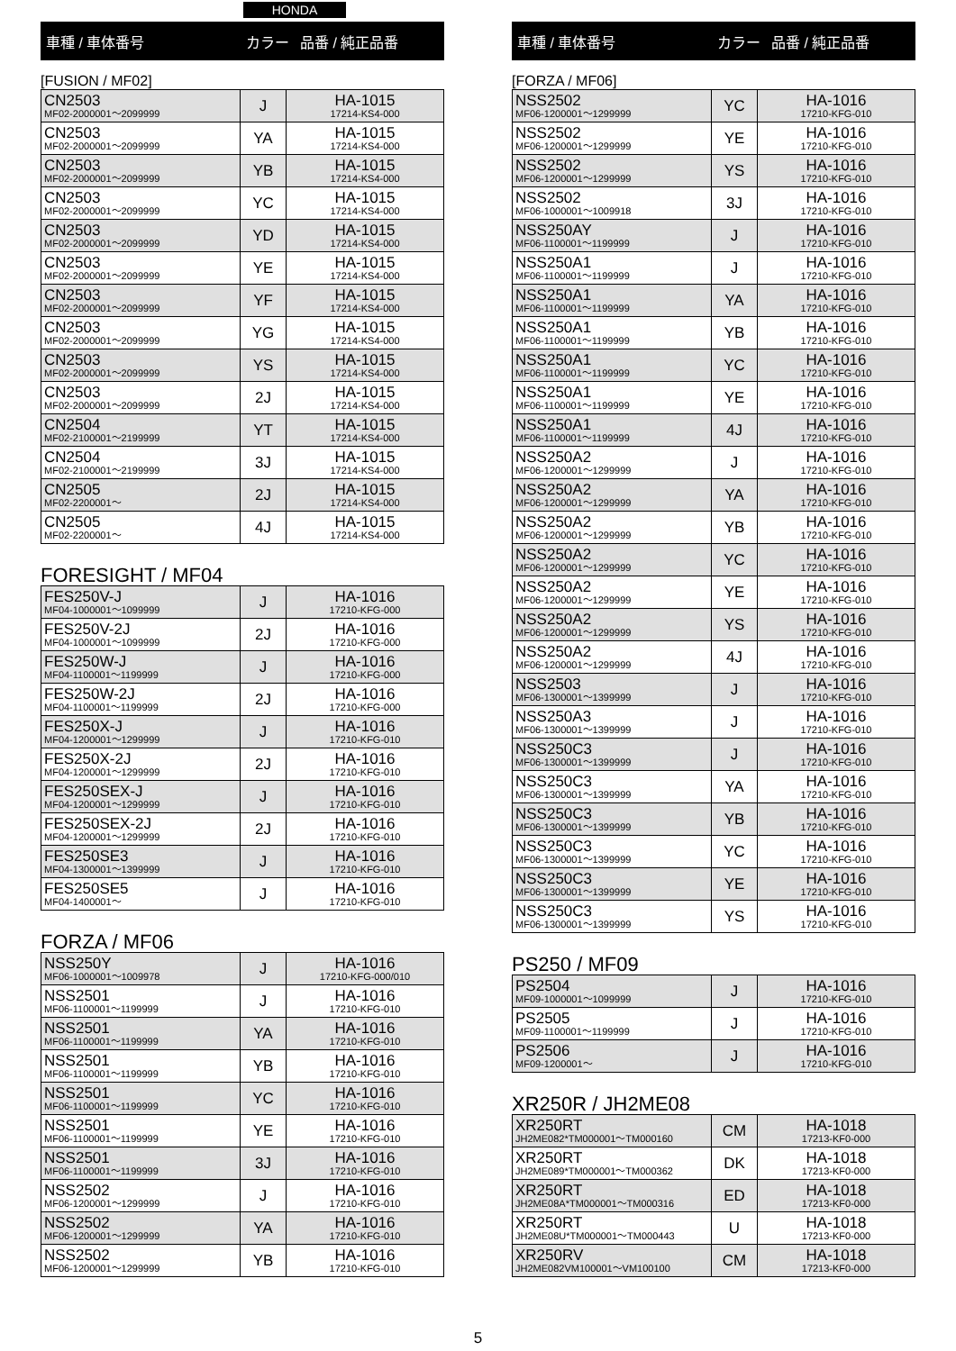HONDA
車種 / 車体番号 カラー 品番 / 純正品番
[FUSION / MF02]
| CN2503 MF02-2000001～2099999 | J | HA-1015 17214-KS4-000 |
| CN2503 MF02-2000001～2099999 | YA | HA-1015 17214-KS4-000 |
| CN2503 MF02-2000001～2099999 | YB | HA-1015 17214-KS4-000 |
| CN2503 MF02-2000001～2099999 | YC | HA-1015 17214-KS4-000 |
| CN2503 MF02-2000001～2099999 | YD | HA-1015 17214-KS4-000 |
| CN2503 MF02-2000001～2099999 | YE | HA-1015 17214-KS4-000 |
| CN2503 MF02-2000001～2099999 | YF | HA-1015 17214-KS4-000 |
| CN2503 MF02-2000001～2099999 | YG | HA-1015 17214-KS4-000 |
| CN2503 MF02-2000001～2099999 | YS | HA-1015 17214-KS4-000 |
| CN2503 MF02-2000001～2099999 | 2J | HA-1015 17214-KS4-000 |
| CN2504 MF02-2100001～2199999 | YT | HA-1015 17214-KS4-000 |
| CN2504 MF02-2100001～2199999 | 3J | HA-1015 17214-KS4-000 |
| CN2505 MF02-2200001～ | 2J | HA-1015 17214-KS4-000 |
| CN2505 MF02-2200001～ | 4J | HA-1015 17214-KS4-000 |
FORESIGHT / MF04
| FES250V-J MF04-1000001～1099999 | J | HA-1016 17210-KFG-000 |
| FES250V-2J MF04-1000001～1099999 | 2J | HA-1016 17210-KFG-000 |
| FES250W-J MF04-1100001～1199999 | J | HA-1016 17210-KFG-000 |
| FES250W-2J MF04-1100001～1199999 | 2J | HA-1016 17210-KFG-000 |
| FES250X-J MF04-1200001～1299999 | J | HA-1016 17210-KFG-010 |
| FES250X-2J MF04-1200001～1299999 | 2J | HA-1016 17210-KFG-010 |
| FES250SEX-J MF04-1200001～1299999 | J | HA-1016 17210-KFG-010 |
| FES250SEX-2J MF04-1200001～1299999 | 2J | HA-1016 17210-KFG-010 |
| FES250SE3 MF04-1300001～1399999 | J | HA-1016 17210-KFG-010 |
| FES250SE5 MF04-1400001～ | J | HA-1016 17210-KFG-010 |
FORZA / MF06
| NSS250Y MF06-1000001～1009978 | J | HA-1016 17210-KFG-000/010 |
| NSS2501 MF06-1100001～1199999 | J | HA-1016 17210-KFG-010 |
| NSS2501 MF06-1100001～1199999 | YA | HA-1016 17210-KFG-010 |
| NSS2501 MF06-1100001～1199999 | YB | HA-1016 17210-KFG-010 |
| NSS2501 MF06-1100001～1199999 | YC | HA-1016 17210-KFG-010 |
| NSS2501 MF06-1100001～1199999 | YE | HA-1016 17210-KFG-010 |
| NSS2501 MF06-1100001～1199999 | 3J | HA-1016 17210-KFG-010 |
| NSS2502 MF06-1200001～1299999 | J | HA-1016 17210-KFG-010 |
| NSS2502 MF06-1200001～1299999 | YA | HA-1016 17210-KFG-010 |
| NSS2502 MF06-1200001～1299999 | YB | HA-1016 17210-KFG-010 |
車種 / 車体番号 カラー 品番 / 純正品番
[FORZA / MF06]
| NSS2502 MF06-1200001～1299999 | YC | HA-1016 17210-KFG-010 |
| NSS2502 MF06-1200001～1299999 | YE | HA-1016 17210-KFG-010 |
| NSS2502 MF06-1200001～1299999 | YS | HA-1016 17210-KFG-010 |
| NSS2502 MF06-1000001～1009918 | 3J | HA-1016 17210-KFG-010 |
| NSS250AY MF06-1100001～1199999 | J | HA-1016 17210-KFG-010 |
| NSS250A1 MF06-1100001～1199999 | J | HA-1016 17210-KFG-010 |
| NSS250A1 MF06-1100001～1199999 | YA | HA-1016 17210-KFG-010 |
| NSS250A1 MF06-1100001～1199999 | YB | HA-1016 17210-KFG-010 |
| NSS250A1 MF06-1100001～1199999 | YC | HA-1016 17210-KFG-010 |
| NSS250A1 MF06-1100001～1199999 | YE | HA-1016 17210-KFG-010 |
| NSS250A1 MF06-1100001～1199999 | 4J | HA-1016 17210-KFG-010 |
| NSS250A2 MF06-1200001～1299999 | J | HA-1016 17210-KFG-010 |
| NSS250A2 MF06-1200001～1299999 | YA | HA-1016 17210-KFG-010 |
| NSS250A2 MF06-1200001～1299999 | YB | HA-1016 17210-KFG-010 |
| NSS250A2 MF06-1200001～1299999 | YC | HA-1016 17210-KFG-010 |
| NSS250A2 MF06-1200001～1299999 | YE | HA-1016 17210-KFG-010 |
| NSS250A2 MF06-1200001～1299999 | YS | HA-1016 17210-KFG-010 |
| NSS250A2 MF06-1200001～1299999 | 4J | HA-1016 17210-KFG-010 |
| NSS2503 MF06-1300001～1399999 | J | HA-1016 17210-KFG-010 |
| NSS250A3 MF06-1300001～1399999 | J | HA-1016 17210-KFG-010 |
| NSS250C3 MF06-1300001～1399999 | J | HA-1016 17210-KFG-010 |
| NSS250C3 MF06-1300001～1399999 | YA | HA-1016 17210-KFG-010 |
| NSS250C3 MF06-1300001～1399999 | YB | HA-1016 17210-KFG-010 |
| NSS250C3 MF06-1300001～1399999 | YC | HA-1016 17210-KFG-010 |
| NSS250C3 MF06-1300001～1399999 | YE | HA-1016 17210-KFG-010 |
| NSS250C3 MF06-1300001～1399999 | YS | HA-1016 17210-KFG-010 |
PS250 / MF09
| PS2504 MF09-1000001～1099999 | J | HA-1016 17210-KFG-010 |
| PS2505 MF09-1100001～1199999 | J | HA-1016 17210-KFG-010 |
| PS2506 MF09-1200001～ | J | HA-1016 17210-KFG-010 |
XR250R / JH2ME08
| XR250RT JH2ME082*TM000001～TM000160 | CM | HA-1018 17213-KF0-000 |
| XR250RT JH2ME089*TM000001～TM000362 | DK | HA-1018 17213-KF0-000 |
| XR250RT JH2ME08A*TM000001～TM000316 | ED | HA-1018 17213-KF0-000 |
| XR250RT JH2ME08U*TM000001～TM000443 | U | HA-1018 17213-KF0-000 |
| XR250RV JH2ME082VM100001～VM100100 | CM | HA-1018 17213-KF0-000 |
5